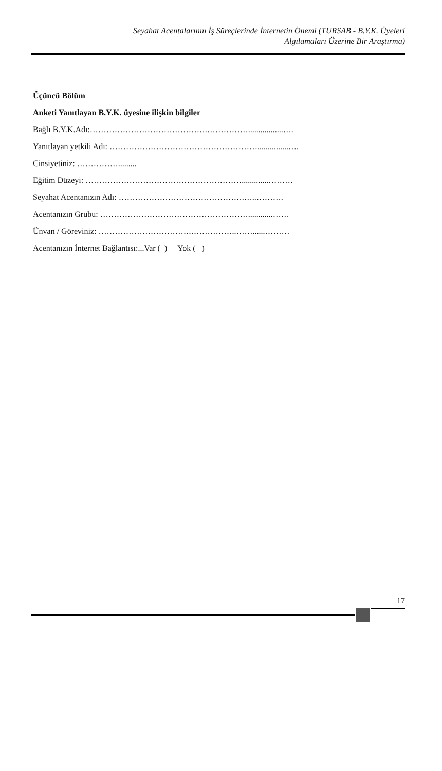Seyahat Acentalarının İş Süreçlerinde İnternetin Önemi (TURSAB - B.Y.K. Üyeleri
Algılamaları Üzerine Bir Araştırma)
Üçüncü Bölüm
Anketi Yanıtlayan B.Y.K. üyesine ilişkin bilgiler
Bağlı B.Y.K.Adı:…………………………………….…………….................….
Yanıtlayan yetkili Adı: ………………………………………………...............….
Cinsiyetiniz: …………….........
Eğitim Düzeyi: ………………………………………………….............………
Seyahat Acentanızın Adı: ……………………………………….…..……….
Acentanızın Grubu: ………………………………………………............……
Ünvan / Göreviniz: …………………………….……………..……......………
Acentanızın İnternet Bağlantısı:...Var ( ) Yok ( )
17